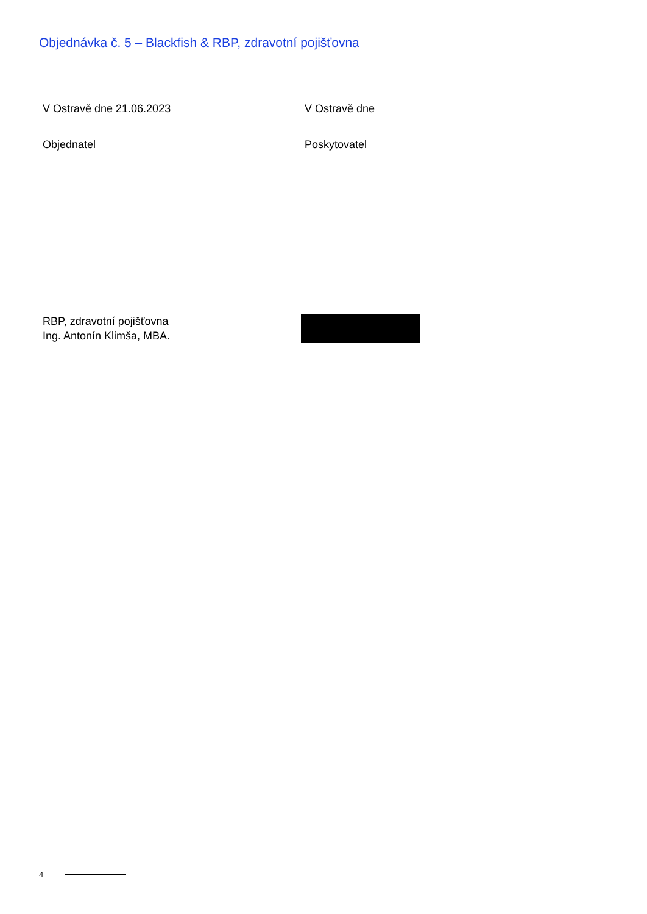Objednávka č. 5 – Blackfish & RBP, zdravotní pojišťovna
V Ostravě dne 21.06.2023
Objednatel
RBP, zdravotní pojišťovna
Ing. Antonín Klimša, MBA.
V Ostravě dne
Poskytovatel
4